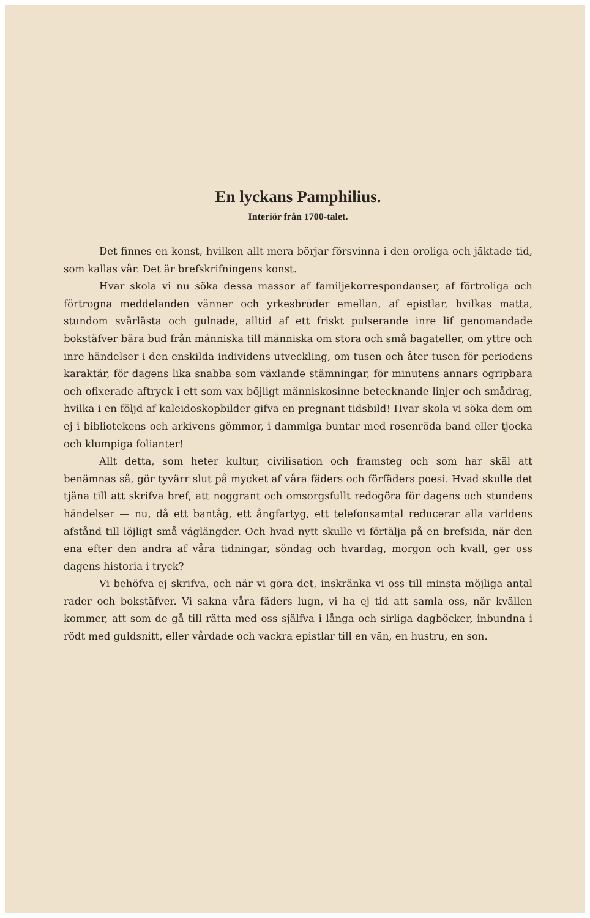En lyckans Pamphilius.
Interiör från 1700-talet.
Det finnes en konst, hvilken allt mera börjar försvinna i den oroliga och jäktade tid, som kallas vår. Det är brefskrifningens konst.
Hvar skola vi nu söka dessa massor af familjekorrespondanser, af förtroliga och förtrogna meddelanden vänner och yrkesbröder emellan, af epistlar, hvilkas matta, stundom svårlästa och gulnade, alltid af ett friskt pulserande inre lif genomandade bokstäfver bära bud från människa till människa om stora och små bagateller, om yttre och inre händelser i den enskilda individens utveckling, om tusen och åter tusen för periodens karaktär, för dagens lika snabba som växlande stämningar, för minutens annars ogripbara och ofixerade aftryck i ett som vax böjligt människosinne betecknande linjer och smådrag, hvilka i en följd af kaleidoskopbilder gifva en pregnant tidsbild! Hvar skola vi söka dem om ej i bibliotekens och arkivens gömmor, i dammiga buntar med rosenröda band eller tjocka och klumpiga folianter!
Allt detta, som heter kultur, civilisation och framsteg och som har skäl att benämnas så, gör tyvärr slut på mycket af våra fäders och förfäders poesi. Hvad skulle det tjäna till att skrifva bref, att noggrant och omsorgsfullt redogöra för dagens och stundens händelser — nu, då ett bantåg, ett ångfartyg, ett telefonsamtal reducerar alla världens afstånd till löjligt små väglängder. Och hvad nytt skulle vi förtälja på en brefsida, när den ena efter den andra af våra tidningar, söndag och hvardag, morgon och kväll, ger oss dagens historia i tryck?
Vi behöfva ej skrifva, och när vi göra det, inskränka vi oss till minsta möjliga antal rader och bokstäfver. Vi sakna våra fäders lugn, vi ha ej tid att samla oss, när kvällen kommer, att som de gå till rätta med oss själfva i långa och sirliga dagböcker, inbundna i rödt med guldsnitt, eller vårdade och vackra epistlar till en vän, en hustru, en son.